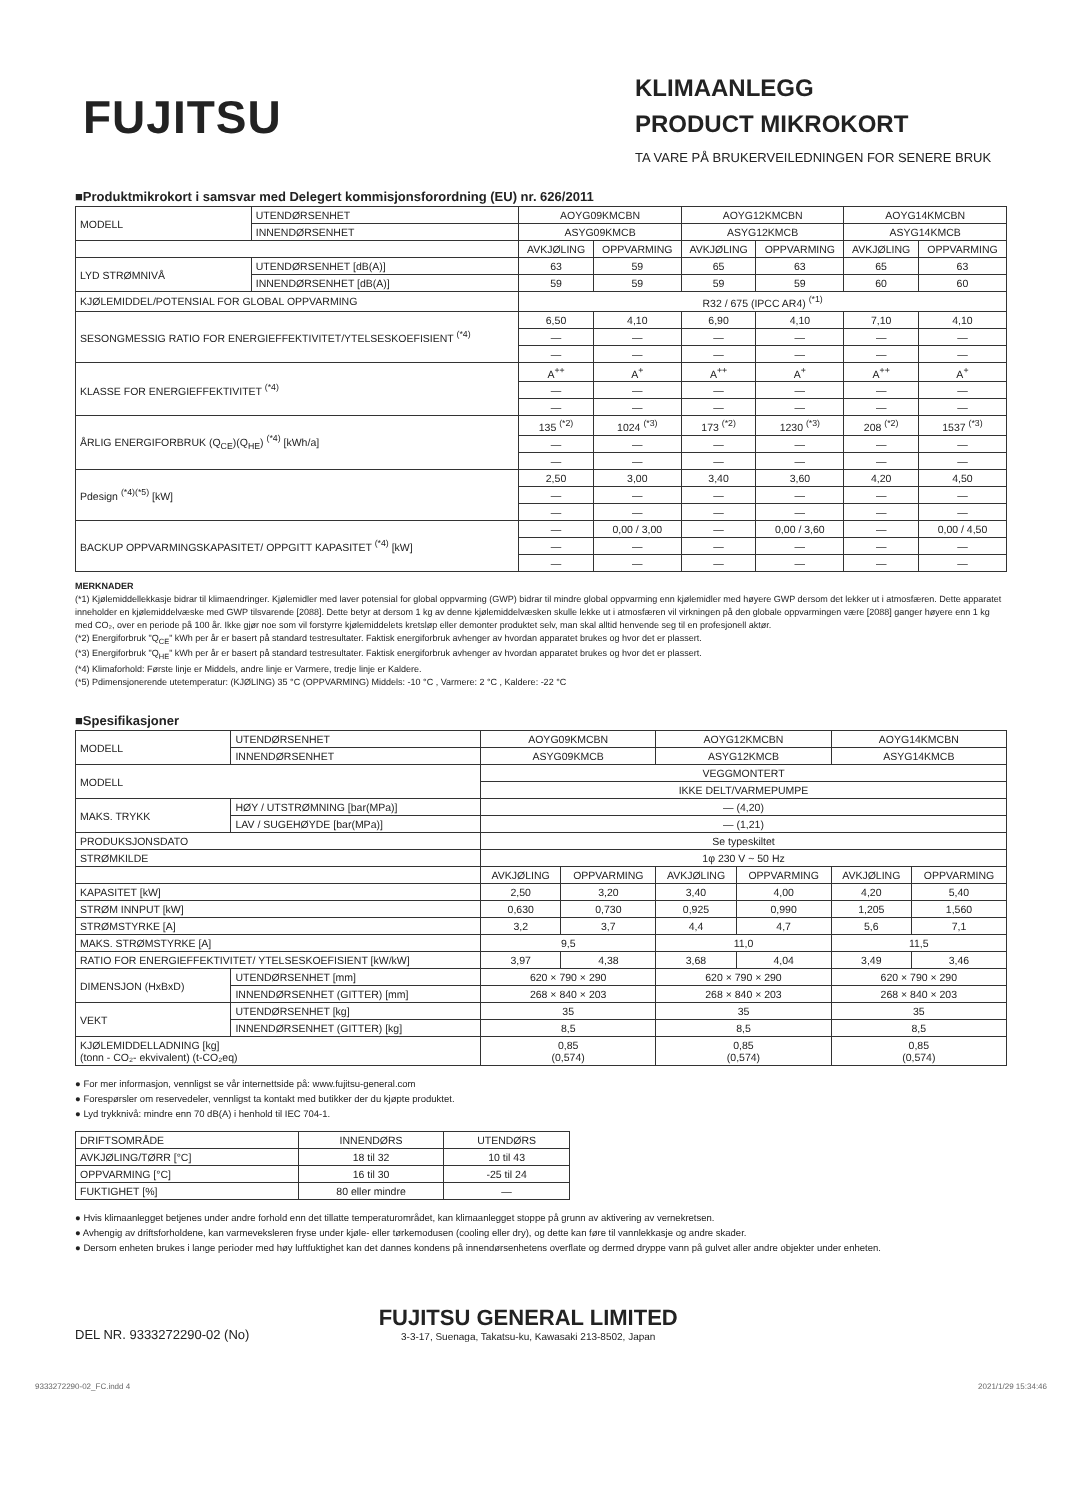FUJITSU
KLIMAANLEGG
PRODUCT MIKROKORT
TA VARE PÅ BRUKERVEILEDNINGEN FOR SENERE BRUK
■Produktmikrokort i samsvar med Delegert kommisjonsforordning (EU) nr. 626/2011
| MODELL | UTENDØRSENHET | AOYG09KMCBN | | AOYG12KMCBN | | AOYG14KMCBN | |
| | INNENDØRSENHET | ASYG09KMCB | | ASYG12KMCB | | ASYG14KMCB | |
| | | AVKJØLING | OPPVARMING | AVKJØLING | OPPVARMING | AVKJØLING | OPPVARMING |
| LYD STRØMNIVÅ | UTENDØRSENHET [dB(A)] | 63 | 59 | 65 | 63 | 65 | 63 |
| | INNENDØRSENHET [dB(A)] | 59 | 59 | 59 | 59 | 60 | 60 |
| KJØLEMIDDEL/POTENSIAL FOR GLOBAL OPPVARMING | | R32 / 675 (IPCC AR4) <sup>(*1)</sup> | | | | | |
| SESONGMESSIG RATIO FOR ENERGIEFFEKTIVITET/YTELSESKOEFISIENT <sup>(*4)</sup> | | 6,50 | 4,10 | 6,90 | 4,10 | 7,10 | 4,10 |
| | | — | — | — | — | — | — |
| | | — | — | — | — | — | — |
| KLASSE FOR ENERGIEFFEKTIVITET <sup>(*4)</sup> | | A<sup>++</sup> | A<sup>+</sup> | A<sup>++</sup> | A<sup>+</sup> | A<sup>++</sup> | A<sup>+</sup> |
| | | — | — | — | — | — | — |
| | | — | — | — | — | — | — |
| ÅRLIG ENERGIFORBRUK (Q<sub>CE</sub>)(Q<sub>HE</sub>) <sup>(*4)</sup> [kWh/a] | | 135 <sup>(*2)</sup> | 1024 <sup>(*3)</sup> | 173 <sup>(*2)</sup> | 1230 <sup>(*3)</sup> | 208 <sup>(*2)</sup> | 1537 <sup>(*3)</sup> |
| | | — | — | — | — | — | — |
| | | — | — | — | — | — | — |
| Pdesign <sup>(*4)(*5)</sup> [kW] | | 2,50 | 3,00 | 3,40 | 3,60 | 4,20 | 4,50 |
| | | — | — | — | — | — | — |
| | | — | — | — | — | — | — |
| BACKUP OPPVARMINGSKAPASITET/ OPPGITT KAPASITET <sup>(*4)</sup> [kW] | | — | 0,00 / 3,00 | — | 0,00 / 3,60 | — | 0,00 / 4,50 |
| | | — | — | — | — | — | — |
| | | — | — | — | — | — | — |
MERKNADER
(*1) Kjølemiddellekkasje bidrar til klimaendringer. Kjølemidler med laver potensial for global oppvarming (GWP) bidrar til mindre global oppvarming enn kjølemidler med høyere GWP dersom det lekker ut i atmosfæren. Dette apparatet inneholder en kjølemiddelvæske med GWP tilsvarende [2088]. Dette betyr at dersom 1 kg av denne kjølemiddelvæsken skulle lekke ut i atmosfæren vil virkningen på den globale oppvarmingen være [2088] ganger høyere enn 1 kg med CO₂, over en periode på 100 år. Ikke gjør noe som vil forstyrre kjølemiddelets kretsløp eller demonter produktet selv, man skal alltid henvende seg til en profesjonell aktør.
(*2) Energiforbruk "Q<sub>CE</sub>" kWh per år er basert på standard testresultater. Faktisk energiforbruk avhenger av hvordan apparatet brukes og hvor det er plassert.
(*3) Energiforbruk "Q<sub>HE</sub>" kWh per år er basert på standard testresultater. Faktisk energiforbruk avhenger av hvordan apparatet brukes og hvor det er plassert.
(*4) Klimaforhold: Første linje er Middels, andre linje er Varmere, tredje linje er Kaldere.
(*5) Pdimensjonerende utetemperatur: (KJØLING) 35 °C (OPPVARMING) Middels: -10 °C , Varmere: 2 °C , Kaldere: -22 °C
■Spesifikasjoner
| MODELL | UTENDØRSENHET | AOYG09KMCBN | | AOYG12KMCBN | | AOYG14KMCBN | |
| | INNENDØRSENHET | ASYG09KMCB | | ASYG12KMCB | | ASYG14KMCB | |
| MODELL | | VEGGMONTERT | | | | | |
| | | IKKE DELT/VARMEPUMPE | | | | | |
| MAKS. TRYKK | HØY / UTSTRØMNING [bar(MPa)] | — (4,20) | | | | | |
| | LAV / SUGEHØYDE [bar(MPa)] | — (1,21) | | | | | |
| PRODUKSJONSDATO | | Se typeskiltet | | | | | |
| STRØMKILDE | | 1φ 230 V ~ 50 Hz | | | | | |
| | | AVKJØLING | OPPVARMING | AVKJØLING | OPPVARMING | AVKJØLING | OPPVARMING |
| KAPASITET [kW] | | 2,50 | 3,20 | 3,40 | 4,00 | 4,20 | 5,40 |
| STRØM INNPUT [kW] | | 0,630 | 0,730 | 0,925 | 0,990 | 1,205 | 1,560 |
| STRØMSTYRKE [A] | | 3,2 | 3,7 | 4,4 | 4,7 | 5,6 | 7,1 |
| MAKS. STRØMSTYRKE [A] | | 9,5 | | 11,0 | | 11,5 | |
| RATIO FOR ENERGIEFFEKTIVITET/ YTELSESKOEFISIENT [kW/kW] | | 3,97 | 4,38 | 3,68 | 4,04 | 3,49 | 3,46 |
| DIMENSJON (HxBxD) | UTENDØRSENHET [mm] | 620 × 790 × 290 | | 620 × 790 × 290 | | 620 × 790 × 290 | |
| | INNENDØRSENHET (GITTER) [mm] | 268 × 840 × 203 | | 268 × 840 × 203 | | 268 × 840 × 203 | |
| VEKT | UTENDØRSENHET [kg] | 35 | | 35 | | 35 | |
| | INNENDØRSENHET (GITTER) [kg] | 8,5 | | 8,5 | | 8,5 | |
| KJØLEMIDDELLADNING [kg] (tonn - CO₂- ekvivalent) (t-CO₂eq) | | 0,85 (0,574) | | 0,85 (0,574) | | 0,85 (0,574) | |
● For mer informasjon, vennligst se vår internettside på: www.fujitsu-general.com
● Forespørsler om reservedeler, vennligst ta kontakt med butikker der du kjøpte produktet.
● Lyd trykknivå: mindre enn 70 dB(A) i henhold til IEC 704-1.
| DRIFTSOMRÅDE | INNENDØRS | UTENDØRS |
| AVKJØLING/TØRR [°C] | 18 til 32 | 10 til 43 |
| OPPVARMING [°C] | 16 til 30 | -25 til 24 |
| FUKTIGHET [%] | 80 eller mindre | — |
● Hvis klimaanlegget betjenes under andre forhold enn det tillatte temperaturområdet, kan klimaanlegget stoppe på grunn av aktivering av vernekretsen.
● Avhengig av driftsforholdene, kan varmeveksleren fryse under kjøle- eller tørkemodusen (cooling eller dry), og dette kan føre til vannlekkasje og andre skader.
● Dersom enheten brukes i lange perioder med høy luftfuktighet kan det dannes kondens på innendørsenhetens overflate og dermed dryppe vann på gulvet aller andre objekter under enheten.
DEL NR. 9333272290-02 (No)
FUJITSU GENERAL LIMITED
3-3-17, Suenaga, Takatsu-ku, Kawasaki 213-8502, Japan
9333272290-02_FC.indd 4 2021/1/29 15:34:46